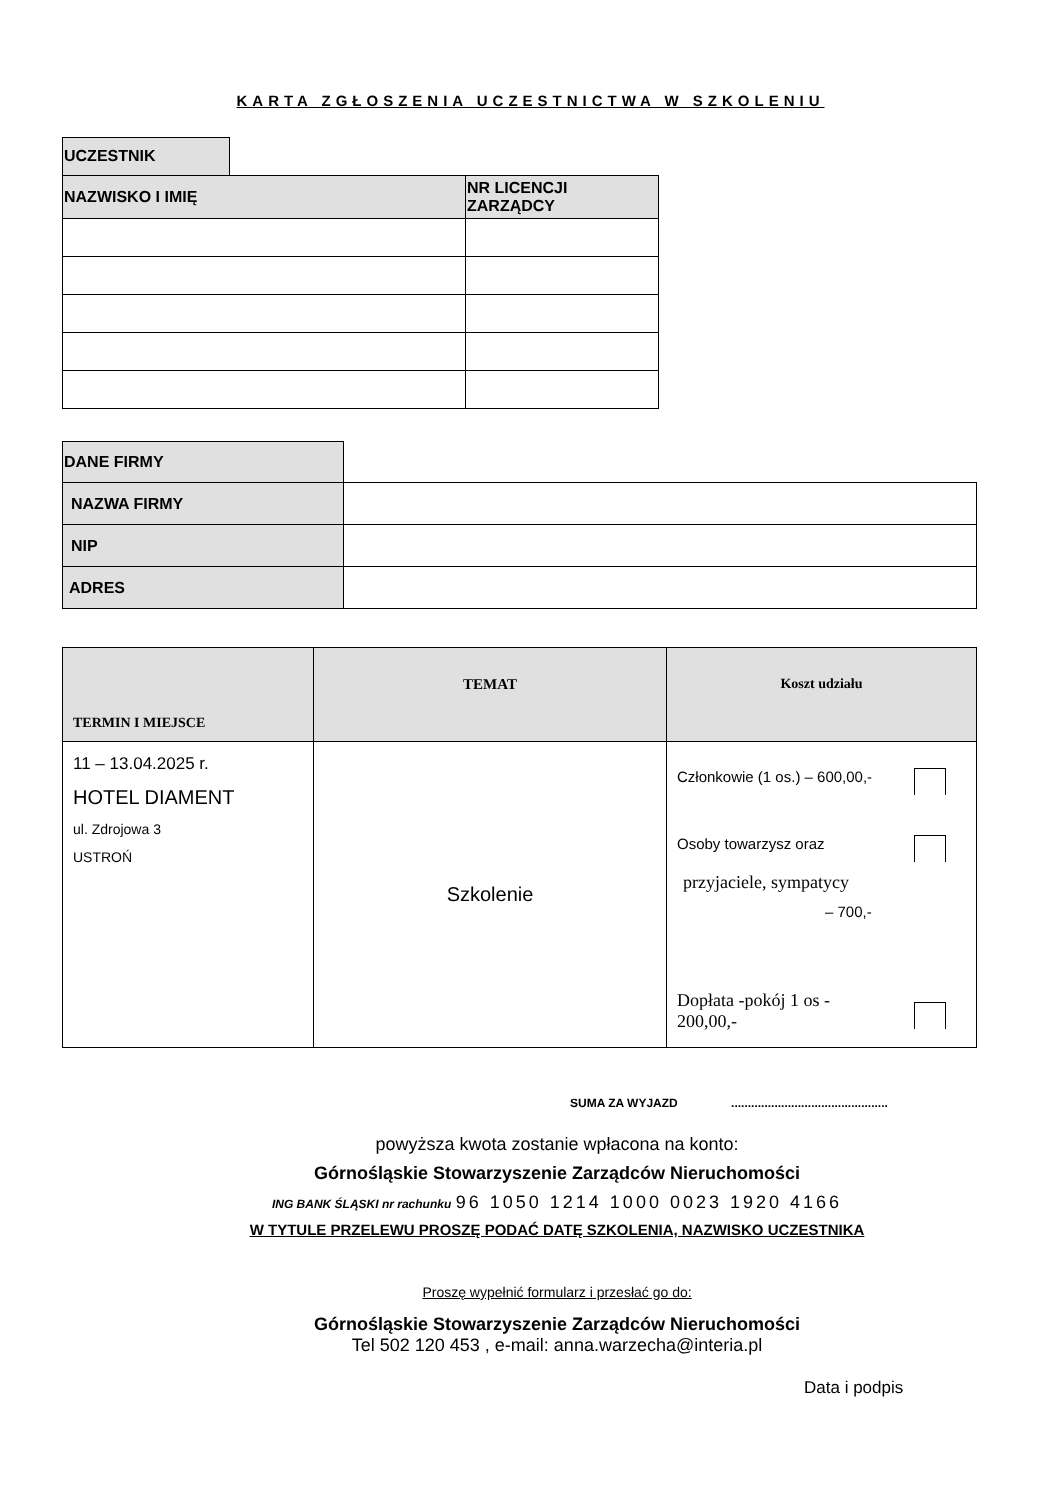KARTA ZGŁOSZENIA UCZESTNICTWA W SZKOLENIU
| UCZESTNIK | | |
| NAZWISKO I IMIĘ | | NR LICENCJI ZARZĄDCY |
| DANE FIRMY | |
| NAZWA FIRMY | |
| NIP | |
| ADRES | |
| TERMIN I MIEJSCE | TEMAT | Koszt udziału |
| --- | --- | --- |
| 11 – 13.04.2025 r. HOTEL DIAMENT ul. Zdrojowa 3 USTROŃ | Szkolenie | Członkowie (1 os.) – 600,00,- Osoby towarzysz oraz przyjaciele, sympatycy – 700,- Dopłata -pokój 1 os - 200,00,- |
SUMA ZA WYJAZD ...............................................
powyższa kwota zostanie wpłacona na konto:
Górnośląskie Stowarzyszenie Zarządców Nieruchomości
ING BANK ŚLĄSKI nr rachunku 96 1050 1214 1000 0023 1920 4166
W TYTULE PRZELEWU PROSZĘ PODAĆ DATĘ SZKOLENIA, NAZWISKO UCZESTNIKA
Proszę wypełnić formularz i przesłać go do:
Górnośląskie Stowarzyszenie Zarządców Nieruchomości
Tel 502 120 453 , e-mail: anna.warzecha@interia.pl
Data i podpis